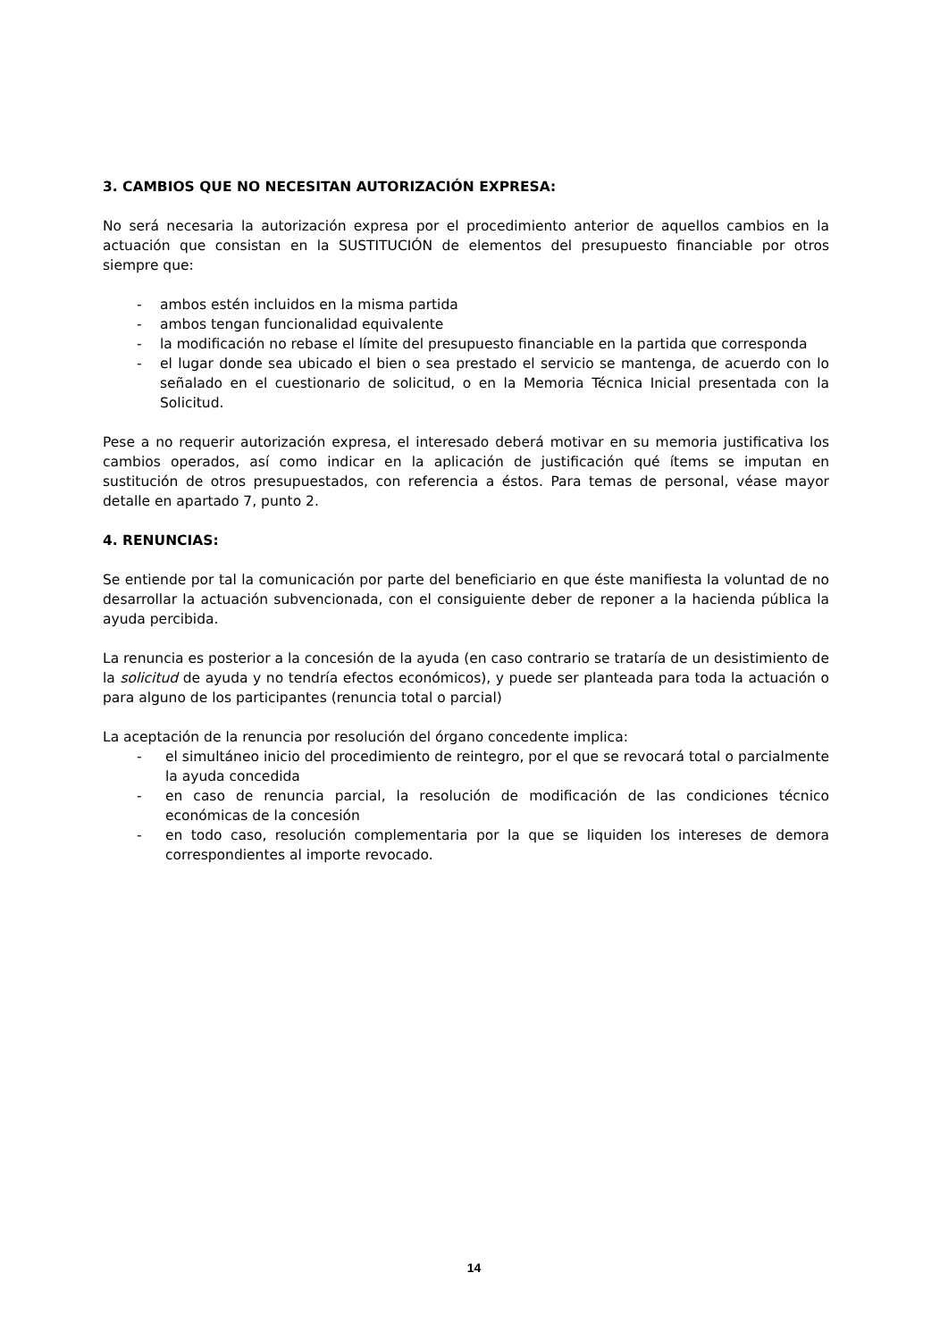3. CAMBIOS QUE NO NECESITAN AUTORIZACIÓN EXPRESA:
No será necesaria la autorización expresa por el procedimiento anterior de aquellos cambios en la actuación que consistan en la SUSTITUCIÓN de elementos del presupuesto financiable por otros siempre que:
- ambos estén incluidos en la misma partida
- ambos tengan funcionalidad equivalente
- la modificación no rebase el límite del presupuesto financiable en la partida que corresponda
- el lugar donde sea ubicado el bien o sea prestado el servicio se mantenga, de acuerdo con lo señalado en el cuestionario de solicitud, o en la Memoria Técnica Inicial presentada con la Solicitud.
Pese a no requerir autorización expresa, el interesado deberá motivar en su memoria justificativa los cambios operados, así como indicar en la aplicación de justificación qué ítems se imputan en sustitución de otros presupuestados, con referencia a éstos. Para temas de personal, véase mayor detalle en apartado 7, punto 2.
4. RENUNCIAS:
Se entiende por tal la comunicación por parte del beneficiario en que éste manifiesta la voluntad de no desarrollar la actuación subvencionada, con el consiguiente deber de reponer a la hacienda pública la ayuda percibida.
La renuncia es posterior a la concesión de la ayuda (en caso contrario se trataría de un desistimiento de la solicitud de ayuda y no tendría efectos económicos), y puede ser planteada para toda la actuación o para alguno de los participantes (renuncia total o parcial)
La aceptación de la renuncia por resolución del órgano concedente implica:
- el simultáneo inicio del procedimiento de reintegro, por el que se revocará total o parcialmente la ayuda concedida
- en caso de renuncia parcial, la resolución de modificación de las condiciones técnico económicas de la concesión
- en todo caso, resolución complementaria por la que se liquiden los intereses de demora correspondientes al importe revocado.
14